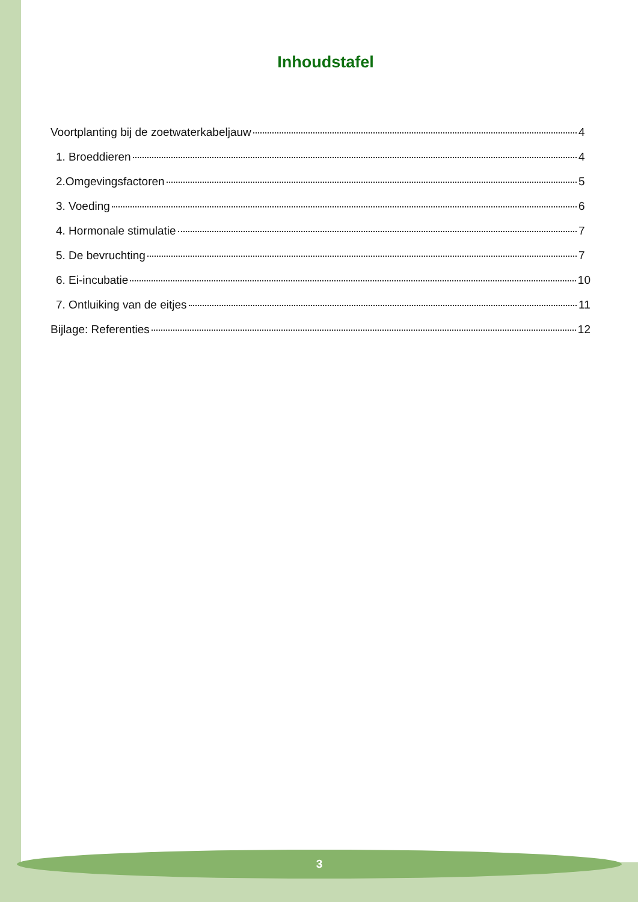Inhoudstafel
Voortplanting bij de zoetwaterkabeljauw 4
1. Broeddieren 4
2.Omgevingsfactoren 5
3. Voeding 6
4. Hormonale stimulatie 7
5. De bevruchting 7
6. Ei-incubatie 10
7. Ontluiking van de eitjes 11
Bijlage: Referenties 12
3